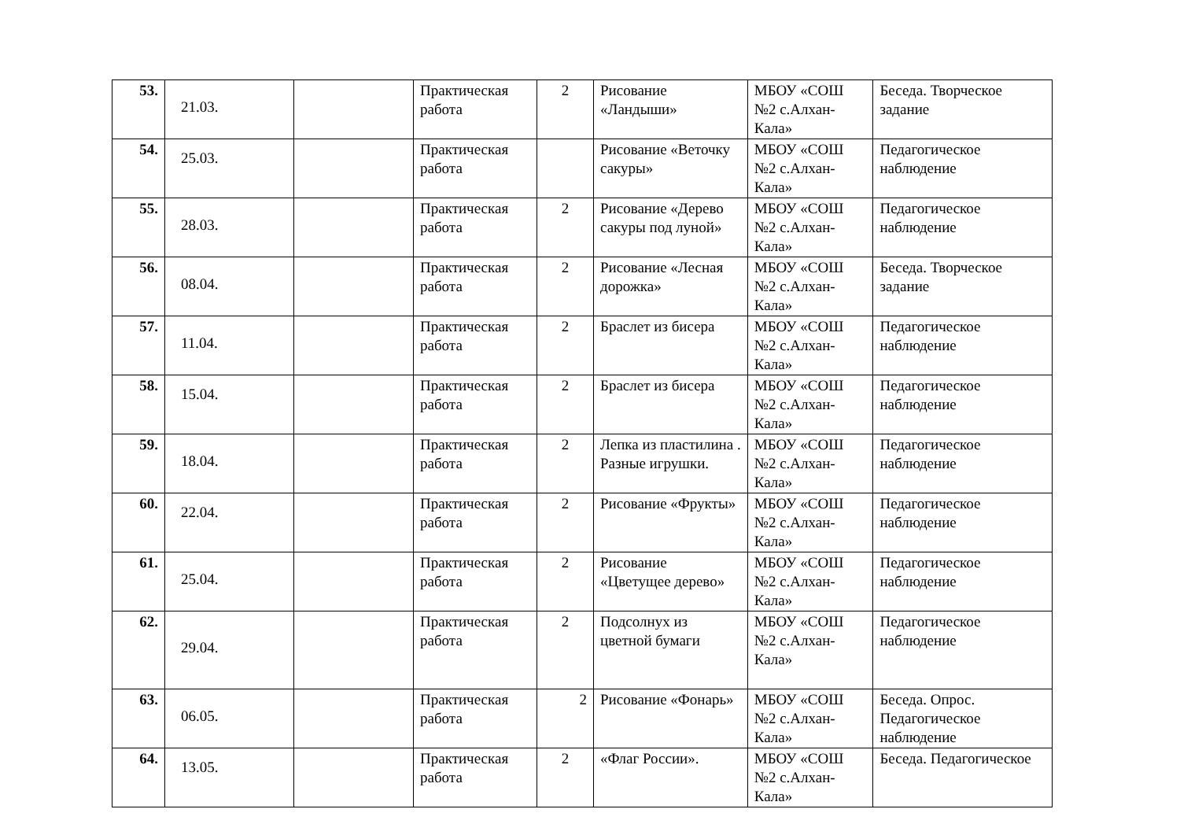| 53. | 21.03. | | Практическая работа | 2 | Рисование «Ландыши» | МБОУ «СОШ №2 с.Алхан-Кала» | Беседа. Творческое задание |
| 54. | 25.03. | | Практическая работа | | Рисование «Веточку сакуры» | МБОУ «СОШ №2 с.Алхан-Кала» | Педагогическое наблюдение |
| 55. | 28.03. | | Практическая работа | 2 | Рисование «Дерево сакуры под луной» | МБОУ «СОШ №2 с.Алхан-Кала» | Педагогическое наблюдение |
| 56. | 08.04. | | Практическая работа | 2 | Рисование «Лесная дорожка» | МБОУ «СОШ №2 с.Алхан-Кала» | Беседа. Творческое задание |
| 57. | 11.04. | | Практическая работа | 2 | Браслет из бисера | МБОУ «СОШ №2 с.Алхан-Кала» | Педагогическое наблюдение |
| 58. | 15.04. | | Практическая работа | 2 | Браслет из бисера | МБОУ «СОШ №2 с.Алхан-Кала» | Педагогическое наблюдение |
| 59. | 18.04. | | Практическая работа | 2 | Лепка из пластилина . Разные игрушки. | МБОУ «СОШ №2 с.Алхан-Кала» | Педагогическое наблюдение |
| 60. | 22.04. | | Практическая работа | 2 | Рисование «Фрукты» | МБОУ «СОШ №2 с.Алхан-Кала» | Педагогическое наблюдение |
| 61. | 25.04. | | Практическая работа | 2 | Рисование «Цветущее дерево» | МБОУ «СОШ №2 с.Алхан-Кала» | Педагогическое наблюдение |
| 62. | 29.04. | | Практическая работа | 2 | Подсолнух из цветной бумаги | МБОУ «СОШ №2 с.Алхан-Кала» | Педагогическое наблюдение |
| 63. | 06.05. | | Практическая работа | 2 | Рисование «Фонарь» | МБОУ «СОШ №2 с.Алхан-Кала» | Беседа. Опрос. Педагогическое наблюдение |
| 64. | 13.05. | | Практическая работа | 2 | «Флаг России». | МБОУ «СОШ №2 с.Алхан-Кала» | Беседа. Педагогическое |